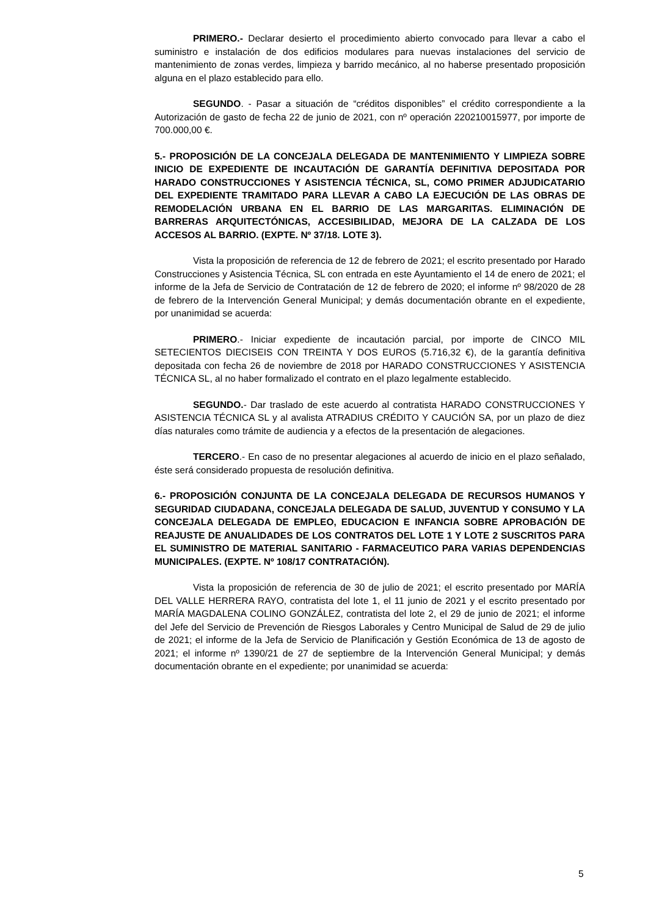PRIMERO.- Declarar desierto el procedimiento abierto convocado para llevar a cabo el suministro e instalación de dos edificios modulares para nuevas instalaciones del servicio de mantenimiento de zonas verdes, limpieza y barrido mecánico, al no haberse presentado proposición alguna en el plazo establecido para ello.
SEGUNDO. - Pasar a situación de “créditos disponibles” el crédito correspondiente a la Autorización de gasto de fecha 22 de junio de 2021, con nº operación 220210015977, por importe de 700.000,00 €.
5.- PROPOSICIÓN DE LA CONCEJALA DELEGADA DE MANTENIMIENTO Y LIMPIEZA SOBRE INICIO DE EXPEDIENTE DE INCAUTACIÓN DE GARANTÍA DEFINITIVA DEPOSITADA POR HARADO CONSTRUCCIONES Y ASISTENCIA TÉCNICA, SL, COMO PRIMER ADJUDICATARIO DEL EXPEDIENTE TRAMITADO PARA LLEVAR A CABO LA EJECUCIÓN DE LAS OBRAS DE REMODELACIÓN URBANA EN EL BARRIO DE LAS MARGARITAS. ELIMINACIÓN DE BARRERAS ARQUITECTÓNICAS, ACCESIBILIDAD, MEJORA DE LA CALZADA DE LOS ACCESOS AL BARRIO. (EXPTE. Nº 37/18. LOTE 3).
Vista la proposición de referencia de 12 de febrero de 2021; el escrito presentado por Harado Construcciones y Asistencia Técnica, SL con entrada en este Ayuntamiento el 14 de enero de 2021; el informe de la Jefa de Servicio de Contratación de 12 de febrero de 2020; el informe nº 98/2020 de 28 de febrero de la Intervención General Municipal; y demás documentación obrante en el expediente, por unanimidad se acuerda:
PRIMERO.- Iniciar expediente de incautación parcial, por importe de CINCO MIL SETECIENTOS DIECISEIS CON TREINTA Y DOS EUROS (5.716,32 €), de la garantía definitiva depositada con fecha 26 de noviembre de 2018 por HARADO CONSTRUCCIONES Y ASISTENCIA TÉCNICA SL, al no haber formalizado el contrato en el plazo legalmente establecido.
SEGUNDO.- Dar traslado de este acuerdo al contratista HARADO CONSTRUCCIONES Y ASISTENCIA TÉCNICA SL y al avalista ATRADIUS CRÉDITO Y CAUCIÓN SA, por un plazo de diez días naturales como trámite de audiencia y a efectos de la presentación de alegaciones.
TERCERO.- En caso de no presentar alegaciones al acuerdo de inicio en el plazo señalado, éste será considerado propuesta de resolución definitiva.
6.- PROPOSICIÓN CONJUNTA DE LA CONCEJALA DELEGADA DE RECURSOS HUMANOS Y SEGURIDAD CIUDADANA, CONCEJALA DELEGADA DE SALUD, JUVENTUD Y CONSUMO Y LA CONCEJALA DELEGADA DE EMPLEO, EDUCACION E INFANCIA SOBRE APROBACIÓN DE REAJUSTE DE ANUALIDADES DE LOS CONTRATOS DEL LOTE 1 Y LOTE 2 SUSCRITOS PARA EL SUMINISTRO DE MATERIAL SANITARIO - FARMACEUTICO PARA VARIAS DEPENDENCIAS MUNICIPALES. (EXPTE. Nº 108/17 CONTRATACIÓN).
Vista la proposición de referencia de 30 de julio de 2021; el escrito presentado por MARÍA DEL VALLE HERRERA RAYO, contratista del lote 1, el 11 junio de 2021 y el escrito presentado por MARÍA MAGDALENA COLINO GONZÁLEZ, contratista del lote 2, el 29 de junio de 2021; el informe del Jefe del Servicio de Prevención de Riesgos Laborales y Centro Municipal de Salud de 29 de julio de 2021; el informe de la Jefa de Servicio de Planificación y Gestión Económica de 13 de agosto de 2021; el informe nº 1390/21 de 27 de septiembre de la Intervención General Municipal; y demás documentación obrante en el expediente; por unanimidad se acuerda:
5